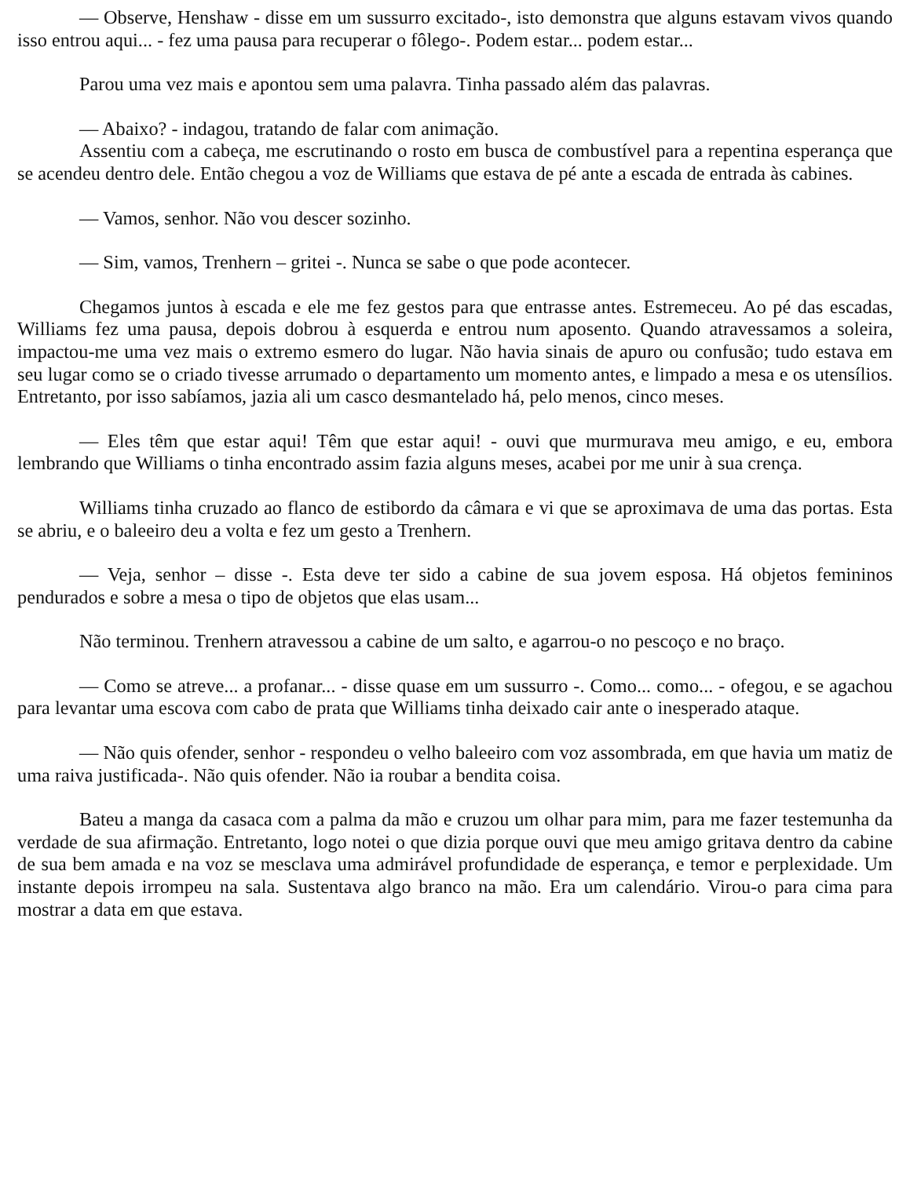— Observe, Henshaw - disse em um sussurro excitado-, isto demonstra que alguns estavam vivos quando isso entrou aqui... - fez uma pausa para recuperar o fôlego-. Podem estar... podem estar...
Parou uma vez mais e apontou sem uma palavra. Tinha passado além das palavras.
— Abaixo? - indagou, tratando de falar com animação.
Assentiu com a cabeça, me escrutinando o rosto em busca de combustível para a repentina esperança que se acendeu dentro dele. Então chegou a voz de Williams que estava de pé ante a escada de entrada às cabines.
— Vamos, senhor. Não vou descer sozinho.
— Sim, vamos, Trenhern – gritei -. Nunca se sabe o que pode acontecer.
Chegamos juntos à escada e ele me fez gestos para que entrasse antes. Estremeceu. Ao pé das escadas, Williams fez uma pausa, depois dobrou à esquerda e entrou num aposento. Quando atravessamos a soleira, impactou-me uma vez mais o extremo esmero do lugar. Não havia sinais de apuro ou confusão; tudo estava em seu lugar como se o criado tivesse arrumado o departamento um momento antes, e limpado a mesa e os utensílios. Entretanto, por isso sabíamos, jazia ali um casco desmantelado há, pelo menos, cinco meses.
— Eles têm que estar aqui! Têm que estar aqui! - ouvi que murmurava meu amigo, e eu, embora lembrando que Williams o tinha encontrado assim fazia alguns meses, acabei por me unir à sua crença.
Williams tinha cruzado ao flanco de estibordo da câmara e vi que se aproximava de uma das portas. Esta se abriu, e o baleeiro deu a volta e fez um gesto a Trenhern.
— Veja, senhor – disse -. Esta deve ter sido a cabine de sua jovem esposa. Há objetos femininos pendurados e sobre a mesa o tipo de objetos que elas usam...
Não terminou. Trenhern atravessou a cabine de um salto, e agarrou-o no pescoço e no braço.
— Como se atreve... a profanar... - disse quase em um sussurro -. Como... como... - ofegou, e se agachou para levantar uma escova com cabo de prata que Williams tinha deixado cair ante o inesperado ataque.
— Não quis ofender, senhor - respondeu o velho baleeiro com voz assombrada, em que havia um matiz de uma raiva justificada-. Não quis ofender. Não ia roubar a bendita coisa.
Bateu a manga da casaca com a palma da mão e cruzou um olhar para mim, para me fazer testemunha da verdade de sua afirmação. Entretanto, logo notei o que dizia porque ouvi que meu amigo gritava dentro da cabine de sua bem amada e na voz se mesclava uma admirável profundidade de esperança, e temor e perplexidade. Um instante depois irrompeu na sala. Sustentava algo branco na mão. Era um calendário. Virou-o para cima para mostrar a data em que estava.